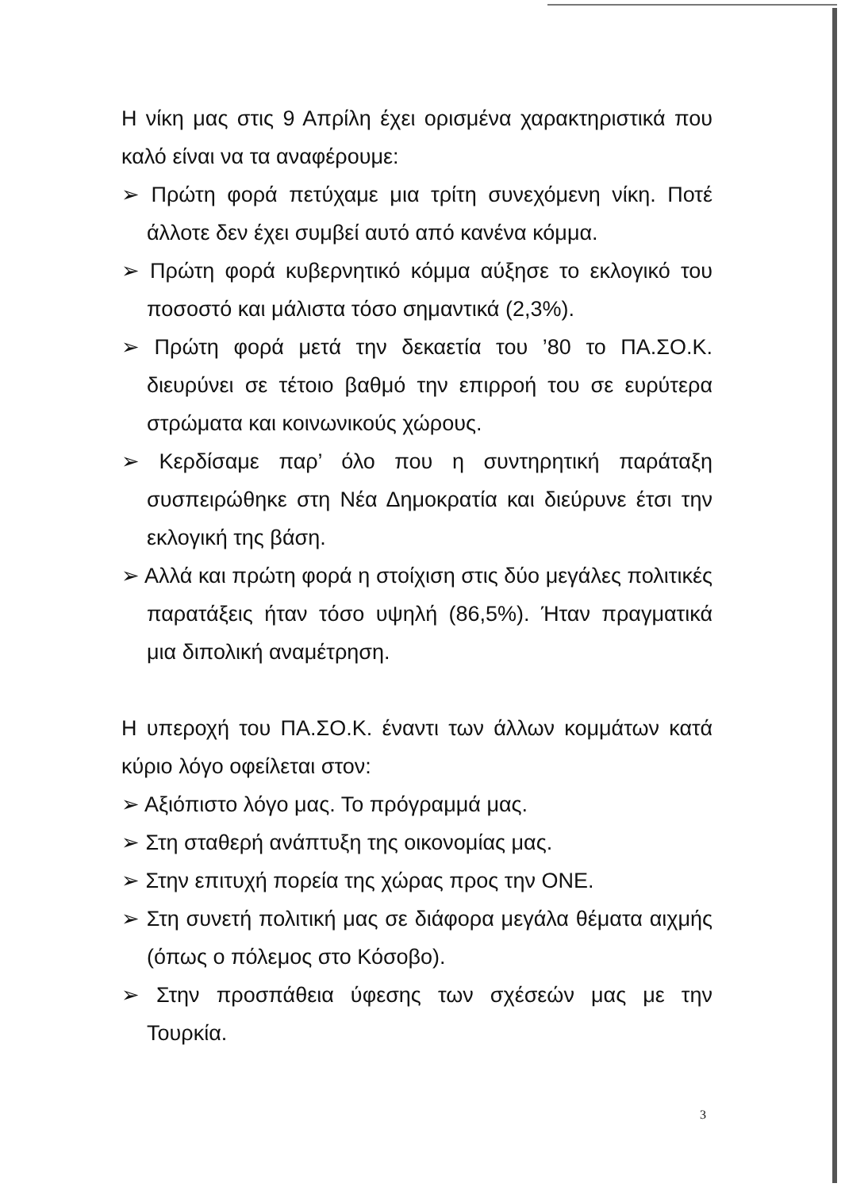Η νίκη μας στις 9 Απρίλη έχει ορισμένα χαρακτηριστικά που καλό είναι να τα αναφέρουμε:
➢ Πρώτη φορά πετύχαμε μια τρίτη συνεχόμενη νίκη. Ποτέ άλλοτε δεν έχει συμβεί αυτό από κανένα κόμμα.
➢ Πρώτη φορά κυβερνητικό κόμμα αύξησε το εκλογικό του ποσοστό και μάλιστα τόσο σημαντικά (2,3%).
➢ Πρώτη φορά μετά την δεκαετία του ’80 το ΠΑ.ΣΟ.Κ. διευρύνει σε τέτοιο βαθμό την επιρροή του σε ευρύτερα στρώματα και κοινωνικούς χώρους.
➢ Κερδίσαμε παρ’ όλο που η συντηρητική παράταξη συσπειρώθηκε στη Νέα Δημοκρατία και διεύρυνε έτσι την εκλογική της βάση.
➢ Αλλά και πρώτη φορά η στοίχιση στις δύο μεγάλες πολιτικές παρατάξεις ήταν τόσο υψηλή (86,5%). Ήταν πραγματικά μια διπολική αναμέτρηση.
Η υπεροχή του ΠΑ.ΣΟ.Κ. έναντι των άλλων κομμάτων κατά κύριο λόγο οφείλεται στον:
➢ Αξιόπιστο λόγο μας. Το πρόγραμμά μας.
➢ Στη σταθερή ανάπτυξη της οικονομίας μας.
➢ Στην επιτυχή πορεία της χώρας προς την ΟΝΕ.
➢ Στη συνετή πολιτική μας σε διάφορα μεγάλα θέματα αιχμής (όπως ο πόλεμος στο Κόσοβο).
➢ Στην προσπάθεια ύφεσης των σχέσεών μας με την Τουρκία.
3